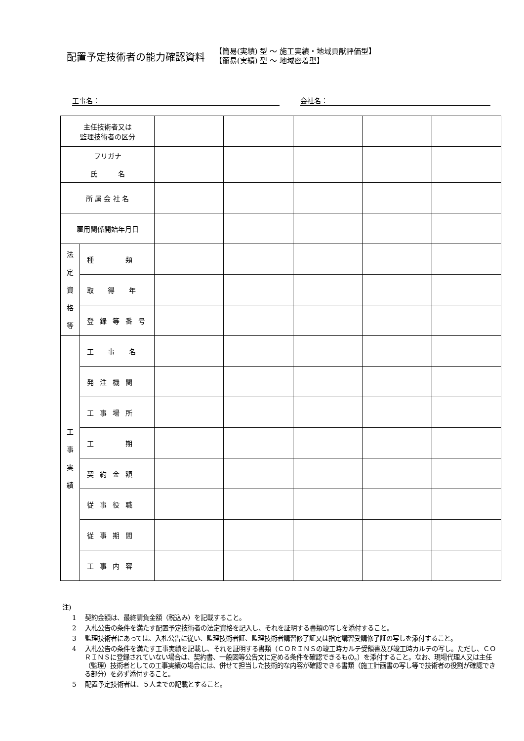配置予定技術者の能力確認資料
【簡易(実績) 型 ～ 施工実績・地域貢献評価型】
【簡易(実績) 型 ～ 地域密着型】
工事名： 会社名：
| 主任技術者又は 監理技術者の区分 | | | | | | |
| フリガナ 氏 名 | | | | | | |
| 所 属 会 社 名 | | | | | | |
| 雇用関係開始年月日 | | | | | | |
| 法 定 資 格 等 | 種 類 | | | | | |
| | 取 得 年 | | | | | |
| | 登録等番号 | | | | | |
| 工 事 実 績 | 工 事 名 | | | | | |
| | 発注機関 | | | | | |
| | 工事場所 | | | | | |
| | 工 期 | | | | | |
| | 契約金額 | | | | | |
| | 従事役職 | | | | | |
| | 従事期間 | | | | | |
| | 工事内容 | | | | | |
注)
1　 契約金額は、最終請負金額（税込み）を記載すること。
2　 入札公告の条件を満たす配置予定技術者の法定資格を記入し、それを証明する書類の写しを添付すること。
3　 監理技術者にあっては、入札公告に従い、監理技術者証、監理技術者講習修了証又は指定講習受講修了証の写しを添付すること。
4　 入札公告の条件を満たす工事実績を記載し、それを証明する書類（ＣＯＲＩＮＳの竣工時カルテ受領書及び竣工時カルテの写し。ただし、ＣＯＲＩＮＳに登録されていない場合は、契約書、一般図等公告文に定める条件を確認できるもの。）を添付すること。なお、現場代理人又は主任（監理）技術者としての工事実績の場合には、併せて担当した技術的な内容が確認できる書類（施工計画書の写し等で技術者の役割が確認できる部分）を必ず添付すること。
5　 配置予定技術者は、５人までの記載とすること。